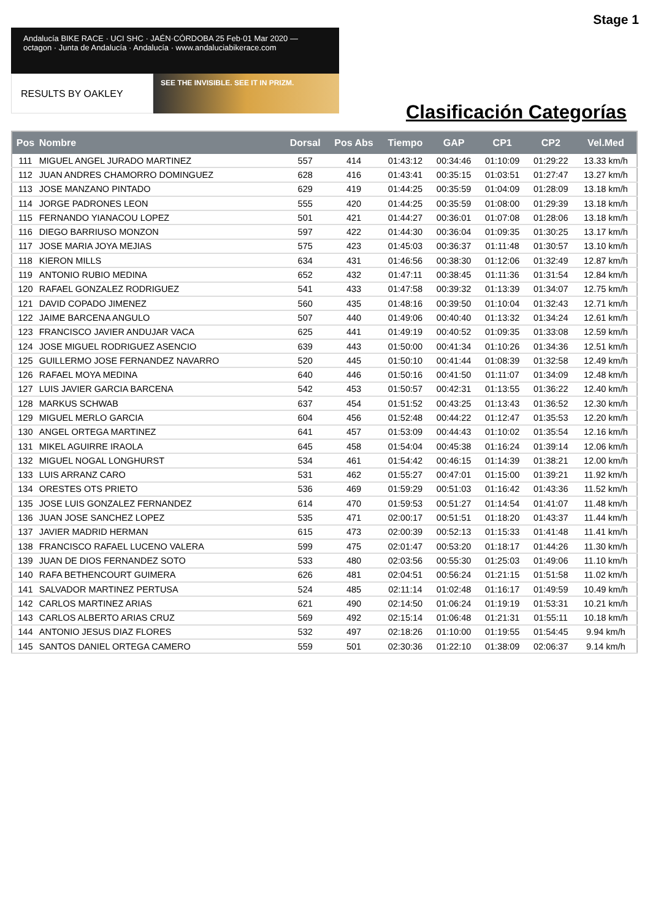Stage 1
Andalucía BIKE RACE · UCI SHC · JAÉN·CÓRDOBA 25 Feb·01 Mar 2020 — octagon · Junta de Andalucía · Andalucía · www.andaluciabikerace.com
RESULTS BY OAKLEY
SEE THE INVISIBLE. SEE IT IN PRIZM.
Clasificación Categorías
| Pos | Nombre | Dorsal | Pos Abs | Tiempo | GAP | CP1 | CP2 | Vel.Med |
| --- | --- | --- | --- | --- | --- | --- | --- | --- |
| 111 | MIGUEL ANGEL JURADO MARTINEZ | 557 | 414 | 01:43:12 | 00:34:46 | 01:10:09 | 01:29:22 | 13.33 km/h |
| 112 | JUAN ANDRES CHAMORRO DOMINGUEZ | 628 | 416 | 01:43:41 | 00:35:15 | 01:03:51 | 01:27:47 | 13.27 km/h |
| 113 | JOSE MANZANO PINTADO | 629 | 419 | 01:44:25 | 00:35:59 | 01:04:09 | 01:28:09 | 13.18 km/h |
| 114 | JORGE PADRONES LEON | 555 | 420 | 01:44:25 | 00:35:59 | 01:08:00 | 01:29:39 | 13.18 km/h |
| 115 | FERNANDO YIANACOU LOPEZ | 501 | 421 | 01:44:27 | 00:36:01 | 01:07:08 | 01:28:06 | 13.18 km/h |
| 116 | DIEGO BARRIUSO MONZON | 597 | 422 | 01:44:30 | 00:36:04 | 01:09:35 | 01:30:25 | 13.17 km/h |
| 117 | JOSE MARIA JOYA MEJIAS | 575 | 423 | 01:45:03 | 00:36:37 | 01:11:48 | 01:30:57 | 13.10 km/h |
| 118 | KIERON MILLS | 634 | 431 | 01:46:56 | 00:38:30 | 01:12:06 | 01:32:49 | 12.87 km/h |
| 119 | ANTONIO RUBIO MEDINA | 652 | 432 | 01:47:11 | 00:38:45 | 01:11:36 | 01:31:54 | 12.84 km/h |
| 120 | RAFAEL GONZALEZ RODRIGUEZ | 541 | 433 | 01:47:58 | 00:39:32 | 01:13:39 | 01:34:07 | 12.75 km/h |
| 121 | DAVID COPADO JIMENEZ | 560 | 435 | 01:48:16 | 00:39:50 | 01:10:04 | 01:32:43 | 12.71 km/h |
| 122 | JAIME BARCENA ANGULO | 507 | 440 | 01:49:06 | 00:40:40 | 01:13:32 | 01:34:24 | 12.61 km/h |
| 123 | FRANCISCO JAVIER ANDUJAR VACA | 625 | 441 | 01:49:19 | 00:40:52 | 01:09:35 | 01:33:08 | 12.59 km/h |
| 124 | JOSE MIGUEL RODRIGUEZ ASENCIO | 639 | 443 | 01:50:00 | 00:41:34 | 01:10:26 | 01:34:36 | 12.51 km/h |
| 125 | GUILLERMO JOSE FERNANDEZ NAVARRO | 520 | 445 | 01:50:10 | 00:41:44 | 01:08:39 | 01:32:58 | 12.49 km/h |
| 126 | RAFAEL MOYA MEDINA | 640 | 446 | 01:50:16 | 00:41:50 | 01:11:07 | 01:34:09 | 12.48 km/h |
| 127 | LUIS JAVIER GARCIA BARCENA | 542 | 453 | 01:50:57 | 00:42:31 | 01:13:55 | 01:36:22 | 12.40 km/h |
| 128 | MARKUS SCHWAB | 637 | 454 | 01:51:52 | 00:43:25 | 01:13:43 | 01:36:52 | 12.30 km/h |
| 129 | MIGUEL MERLO GARCIA | 604 | 456 | 01:52:48 | 00:44:22 | 01:12:47 | 01:35:53 | 12.20 km/h |
| 130 | ANGEL ORTEGA MARTINEZ | 641 | 457 | 01:53:09 | 00:44:43 | 01:10:02 | 01:35:54 | 12.16 km/h |
| 131 | MIKEL AGUIRRE IRAOLA | 645 | 458 | 01:54:04 | 00:45:38 | 01:16:24 | 01:39:14 | 12.06 km/h |
| 132 | MIGUEL NOGAL LONGHURST | 534 | 461 | 01:54:42 | 00:46:15 | 01:14:39 | 01:38:21 | 12.00 km/h |
| 133 | LUIS ARRANZ CARO | 531 | 462 | 01:55:27 | 00:47:01 | 01:15:00 | 01:39:21 | 11.92 km/h |
| 134 | ORESTES OTS PRIETO | 536 | 469 | 01:59:29 | 00:51:03 | 01:16:42 | 01:43:36 | 11.52 km/h |
| 135 | JOSE LUIS GONZALEZ FERNANDEZ | 614 | 470 | 01:59:53 | 00:51:27 | 01:14:54 | 01:41:07 | 11.48 km/h |
| 136 | JUAN JOSE SANCHEZ LOPEZ | 535 | 471 | 02:00:17 | 00:51:51 | 01:18:20 | 01:43:37 | 11.44 km/h |
| 137 | JAVIER MADRID HERMAN | 615 | 473 | 02:00:39 | 00:52:13 | 01:15:33 | 01:41:48 | 11.41 km/h |
| 138 | FRANCISCO RAFAEL LUCENO VALERA | 599 | 475 | 02:01:47 | 00:53:20 | 01:18:17 | 01:44:26 | 11.30 km/h |
| 139 | JUAN DE DIOS FERNANDEZ SOTO | 533 | 480 | 02:03:56 | 00:55:30 | 01:25:03 | 01:49:06 | 11.10 km/h |
| 140 | RAFA BETHENCOURT GUIMERA | 626 | 481 | 02:04:51 | 00:56:24 | 01:21:15 | 01:51:58 | 11.02 km/h |
| 141 | SALVADOR MARTINEZ PERTUSA | 524 | 485 | 02:11:14 | 01:02:48 | 01:16:17 | 01:49:59 | 10.49 km/h |
| 142 | CARLOS MARTINEZ ARIAS | 621 | 490 | 02:14:50 | 01:06:24 | 01:19:19 | 01:53:31 | 10.21 km/h |
| 143 | CARLOS ALBERTO ARIAS CRUZ | 569 | 492 | 02:15:14 | 01:06:48 | 01:21:31 | 01:55:11 | 10.18 km/h |
| 144 | ANTONIO JESUS DIAZ FLORES | 532 | 497 | 02:18:26 | 01:10:00 | 01:19:55 | 01:54:45 | 9.94 km/h |
| 145 | SANTOS DANIEL ORTEGA CAMERO | 559 | 501 | 02:30:36 | 01:22:10 | 01:38:09 | 02:06:37 | 9.14 km/h |